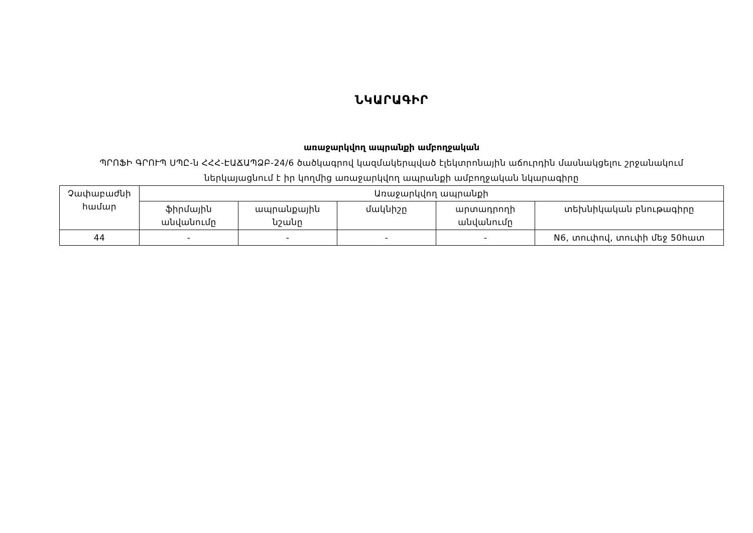ՆԿԱՐԱԳԻՐ
առաջարկվող ապրանքի ամբողջական
ՊՐՈՖԻ ԳՐՈՒՊ ՍՊԸ-ն ՀՀՀ-ԷԱՃԱՊՁԲ-24/6 ծածկագրով կազմակերպված էլեկտրոնային աճուրդին մասնակցելու շրջանակում
ներկայացնում է իր կողմից առաջարկվող ապրանքի ամբողջական նկարագիրը
| Չափաբաժնի համար | Առաջարկվող ապրանքի | | | | |
| --- | --- | --- | --- | --- | --- |
| | ֆիրմային անվանումը | ապրանքային նշանը | մակնիշը | արտադրողի անվանումը | տեխնիկական բնութագիրը |
| 44 | - | - | - | - | N6, տուփով, տուփի մեջ 50հատ |